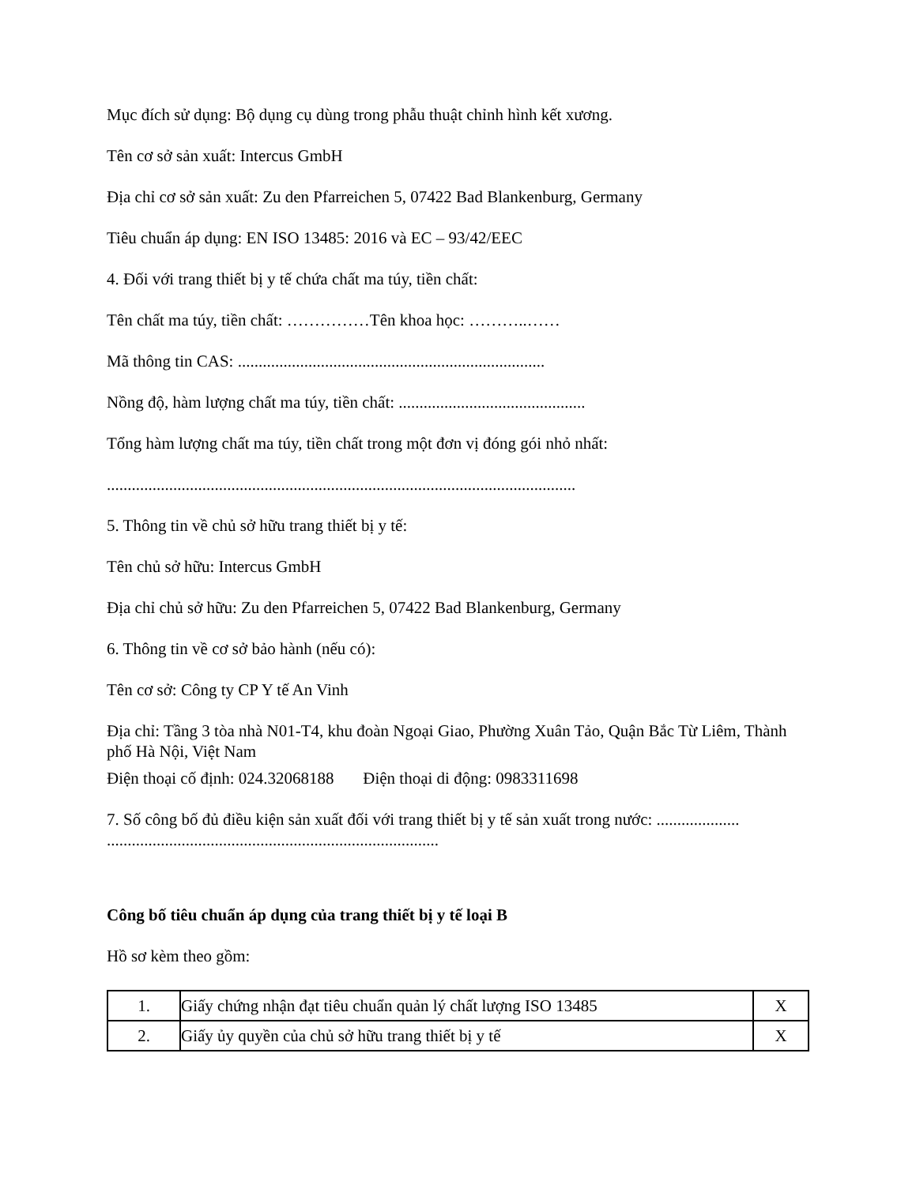Mục đích sử dụng: Bộ dụng cụ dùng trong phẫu thuật chỉnh hình kết xương.
Tên cơ sở sản xuất: Intercus GmbH
Địa chỉ cơ sở sản xuất: Zu den Pfarreichen 5, 07422 Bad Blankenburg, Germany
Tiêu chuẩn áp dụng: EN ISO 13485: 2016 và EC – 93/42/EEC
4. Đối với trang thiết bị y tế chứa chất ma túy, tiền chất:
Tên chất ma túy, tiền chất: ……………Tên khoa học: ………..……
Mã thông tin CAS: ..........................................................................
Nồng độ, hàm lượng chất ma túy, tiền chất: .............................................
Tổng hàm lượng chất ma túy, tiền chất trong một đơn vị đóng gói nhỏ nhất:
.................................................................................................................
5. Thông tin về chủ sở hữu trang thiết bị y tế:
Tên chủ sở hữu: Intercus GmbH
Địa chỉ chủ sở hữu: Zu den Pfarreichen 5, 07422 Bad Blankenburg, Germany
6. Thông tin về cơ sở bảo hành (nếu có):
Tên cơ sở: Công ty CP Y tế An Vinh
Địa chỉ: Tầng 3 tòa nhà N01-T4, khu đoàn Ngoại Giao, Phường Xuân Tảo, Quận Bắc Từ Liêm, Thành phố Hà Nội, Việt Nam
Điện thoại cố định: 024.32068188 Điện thoại di động: 0983311698
7. Số công bố đủ điều kiện sản xuất đối với trang thiết bị y tế sản xuất trong nước: .................... ................................................................................
Công bố tiêu chuẩn áp dụng của trang thiết bị y tế loại B
Hồ sơ kèm theo gồm:
| 1. | Giấy chứng nhận đạt tiêu chuẩn quản lý chất lượng ISO 13485 | X |
| 2. | Giấy ủy quyền của chủ sở hữu trang thiết bị y tế | X |